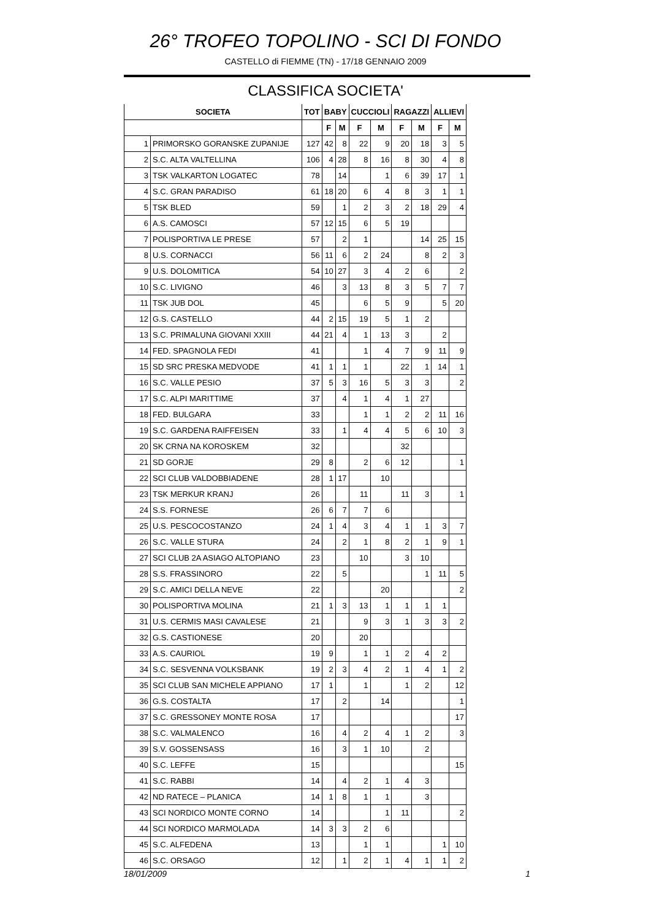26° TROFEO TOPOLINO - SCI DI FONDO
CASTELLO di FIEMME (TN) - 17/18 GENNAIO 2009
CLASSIFICA SOCIETA'
| SOCIETA | | TOT | BABY | | CUCCIOLI | | RAGAZZI | | ALLIEVI | |
| --- | --- | --- | --- | --- | --- | --- | --- | --- | --- | --- |
| | | | F | M | F | M | F | M | F | M |
| 1 | PRIMORSKO GORANSKE ZUPANIJE | 127 | 42 | 8 | 22 | 9 | 20 | 18 | 3 | 5 |
| 2 | S.C. ALTA VALTELLINA | 106 | 4 | 28 | 8 | 16 | 8 | 30 | 4 | 8 |
| 3 | TSK VALKARTON LOGATEC | 78 | | 14 | | 1 | 6 | 39 | 17 | 1 |
| 4 | S.C. GRAN PARADISO | 61 | 18 | 20 | 6 | 4 | 8 | 3 | 1 | 1 |
| 5 | TSK BLED | 59 | | 1 | 2 | 3 | 2 | 18 | 29 | 4 |
| 6 | A.S. CAMOSCI | 57 | 12 | 15 | 6 | 5 | 19 | | | |
| 7 | POLISPORTIVA LE PRESE | 57 | | 2 | 1 | | | 14 | 25 | 15 |
| 8 | U.S. CORNACCI | 56 | 11 | 6 | 2 | 24 | | 8 | 2 | 3 |
| 9 | U.S. DOLOMITICA | 54 | 10 | 27 | 3 | 4 | 2 | 6 | | 2 |
| 10 | S.C. LIVIGNO | 46 | | 3 | 13 | 8 | 3 | 5 | 7 | 7 |
| 11 | TSK JUB DOL | 45 | | | 6 | 5 | 9 | | 5 | 20 |
| 12 | G.S. CASTELLO | 44 | 2 | 15 | 19 | 5 | 1 | 2 | | |
| 13 | S.C. PRIMALUNA GIOVANI XXIII | 44 | 21 | 4 | 1 | 13 | 3 | | 2 | |
| 14 | FED. SPAGNOLA FEDI | 41 | | | 1 | 4 | 7 | 9 | 11 | 9 |
| 15 | SD SRC PRESKA MEDVODE | 41 | 1 | 1 | 1 | | 22 | 1 | 14 | 1 |
| 16 | S.C. VALLE PESIO | 37 | 5 | 3 | 16 | 5 | 3 | 3 | | 2 |
| 17 | S.C. ALPI MARITTIME | 37 | | 4 | 1 | 4 | 1 | 27 | | |
| 18 | FED. BULGARA | 33 | | | 1 | 1 | 2 | 2 | 11 | 16 |
| 19 | S.C. GARDENA RAIFFEISEN | 33 | | 1 | 4 | 4 | 5 | 6 | 10 | 3 |
| 20 | SK CRNA NA KOROSKEM | 32 | | | | | 32 | | | |
| 21 | SD GORJE | 29 | 8 | | 2 | 6 | 12 | | | 1 |
| 22 | SCI CLUB VALDOBBIADENE | 28 | 1 | 17 | | 10 | | | | |
| 23 | TSK MERKUR KRANJ | 26 | | | 11 | | 11 | 3 | | 1 |
| 24 | S.S. FORNESE | 26 | 6 | 7 | 7 | 6 | | | | |
| 25 | U.S. PESCOCOSTANZO | 24 | 1 | 4 | 3 | 4 | 1 | 1 | 3 | 7 |
| 26 | S.C. VALLE STURA | 24 | | 2 | 1 | 8 | 2 | 1 | 9 | 1 |
| 27 | SCI CLUB 2A ASIAGO ALTOPIANO | 23 | | | 10 | | 3 | 10 | | |
| 28 | S.S. FRASSINORO | 22 | | 5 | | | | 1 | 11 | 5 |
| 29 | S.C. AMICI DELLA NEVE | 22 | | | | 20 | | | | 2 |
| 30 | POLISPORTIVA MOLINA | 21 | 1 | 3 | 13 | 1 | 1 | 1 | 1 | |
| 31 | U.S. CERMIS MASI CAVALESE | 21 | | | 9 | 3 | 1 | 3 | 3 | 2 |
| 32 | G.S. CASTIONESE | 20 | | | 20 | | | | | |
| 33 | A.S. CAURIOL | 19 | 9 | | 1 | 1 | 2 | 4 | 2 | |
| 34 | S.C. SESVENNA VOLKSBANK | 19 | 2 | 3 | 4 | 2 | 1 | 4 | 1 | 2 |
| 35 | SCI CLUB SAN MICHELE APPIANO | 17 | 1 | | 1 | | 1 | 2 | | 12 |
| 36 | G.S. COSTALTA | 17 | | 2 | | 14 | | | | 1 |
| 37 | S.C. GRESSONEY MONTE ROSA | 17 | | | | | | | | 17 |
| 38 | S.C. VALMALENCO | 16 | | 4 | 2 | 4 | 1 | 2 | | 3 |
| 39 | S.V. GOSSENSASS | 16 | | 3 | 1 | 10 | | 2 | | |
| 40 | S.C. LEFFE | 15 | | | | | | | | 15 |
| 41 | S.C. RABBI | 14 | | 4 | 2 | 1 | 4 | 3 | | |
| 42 | ND RATECE – PLANICA | 14 | 1 | 8 | 1 | 1 | | 3 | | |
| 43 | SCI NORDICO MONTE CORNO | 14 | | | | 1 | 11 | | | 2 |
| 44 | SCI NORDICO MARMOLADA | 14 | 3 | 3 | 2 | 6 | | | | |
| 45 | S.C. ALFEDENA | 13 | | | 1 | 1 | | | 1 | 10 |
| 46 | S.C. ORSAGO | 12 | | 1 | 2 | 1 | 4 | 1 | 1 | 2 |
18/01/2009 1